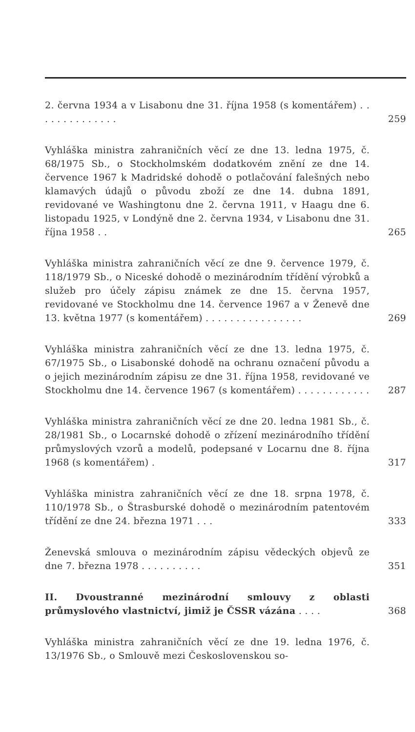2. června 1934 a v Lisabonu dne 31. října 1958 (s komentářem) . . . . . . . . . . . . . .
259
Vyhláška ministra zahraničních věcí ze dne 13. ledna 1975, č. 68/1975 Sb., o Stockholmském dodatkovém znění ze dne 14. července 1967 k Madridské dohodě o potlačování falešných nebo klamavých údajů o původu zboží ze dne 14. dubna 1891, revidované ve Washingtonu dne 2. června 1911, v Haagu dne 6. listopadu 1925, v Londýně dne 2. června 1934, v Lisabonu dne 31. října 1958 . .
265
Vyhláška ministra zahraničních věcí ze dne 9. července 1979, č. 118/1979 Sb., o Niceské dohodě o mezinárodním třídění výrobků a služeb pro účely zápisu známek ze dne 15. června 1957, revidované ve Stockholmu dne 14. července 1967 a v Ženevě dne 13. května 1977 (s komentářem) . . . . . . . . . . . . . . . .
269
Vyhláška ministra zahraničních věcí ze dne 13. ledna 1975, č. 67/1975 Sb., o Lisabonské dohodě na ochranu označení původu a o jejich mezinárodním zápisu ze dne 31. října 1958, revidované ve Stockholmu dne 14. července 1967 (s komentářem) . . . . . . . . . . . .
287
Vyhláška ministra zahraničních věcí ze dne 20. ledna 1981 Sb., č. 28/1981 Sb., o Locarnské dohodě o zřízení mezinárodního třídění průmyslových vzorů a modelů, podepsané v Locarnu dne 8. října 1968 (s komentářem) .
317
Vyhláška ministra zahraničních věcí ze dne 18. srpna 1978, č. 110/1978 Sb., o Štrasburské dohodě o mezinárodním patentovém třídění ze dne 24. března 1971 . . .
333
Ženevská smlouva o mezinárodním zápisu vědeckých objevů ze dne 7. března 1978 . . . . . . . . . .
351
II. Dvoustranné mezinárodní smlouvy z oblasti průmyslového vlastnictví, jimiž je ČSSR vázána . . . .
368
Vyhláška ministra zahraničních věcí ze dne 19. ledna 1976, č. 13/1976 Sb., o Smlouvě mezi Československou so-